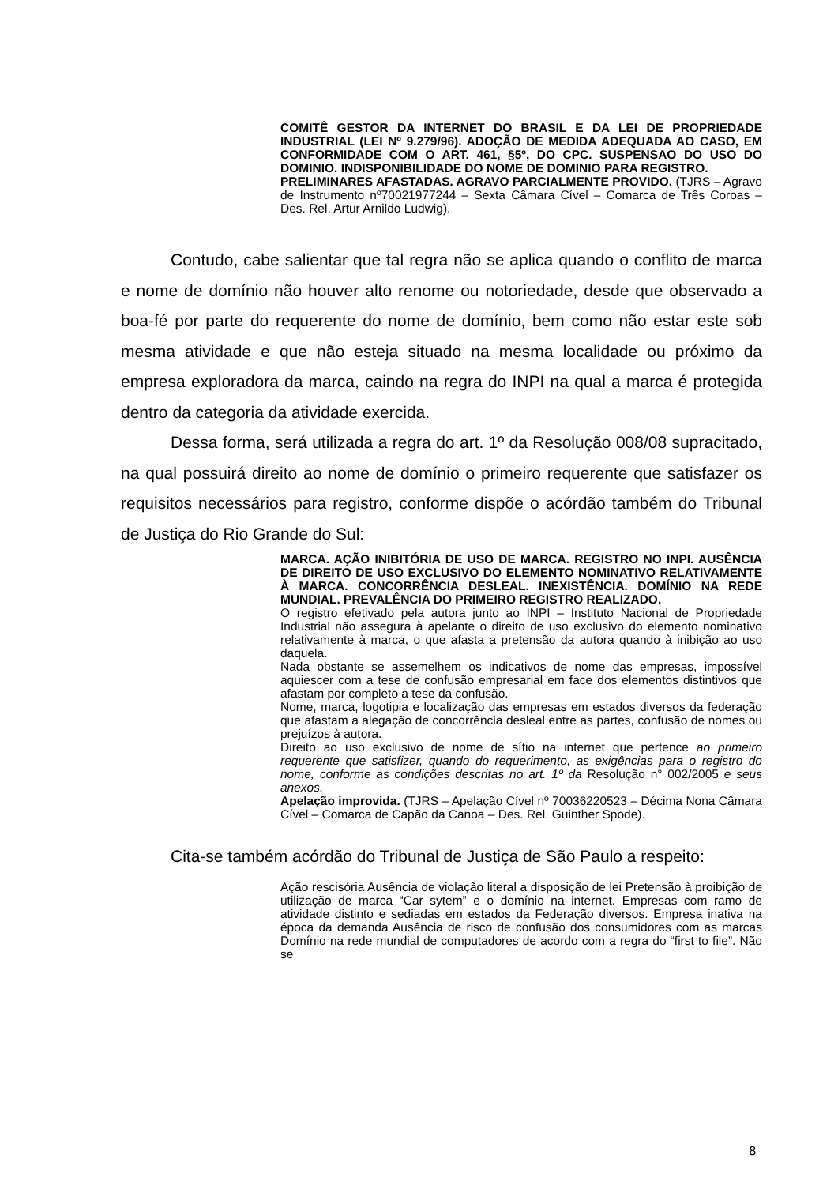COMITÊ GESTOR DA INTERNET DO BRASIL E DA LEI DE PROPRIEDADE INDUSTRIAL (LEI Nº 9.279/96). ADOÇÃO DE MEDIDA ADEQUADA AO CASO, EM CONFORMIDADE COM O ART. 461, §5º, DO CPC. SUSPENSAO DO USO DO DOMINIO. INDISPONIBILIDADE DO NOME DE DOMINIO PARA REGISTRO.
PRELIMINARES AFASTADAS. AGRAVO PARCIALMENTE PROVIDO. (TJRS – Agravo de Instrumento nº70021977244 – Sexta Câmara Cível – Comarca de Três Coroas – Des. Rel. Artur Arnildo Ludwig).
Contudo, cabe salientar que tal regra não se aplica quando o conflito de marca e nome de domínio não houver alto renome ou notoriedade, desde que observado a boa-fé por parte do requerente do nome de domínio, bem como não estar este sob mesma atividade e que não esteja situado na mesma localidade ou próximo da empresa exploradora da marca, caindo na regra do INPI na qual a marca é protegida dentro da categoria da atividade exercida.
Dessa forma, será utilizada a regra do art. 1º da Resolução 008/08 supracitado, na qual possuirá direito ao nome de domínio o primeiro requerente que satisfazer os requisitos necessários para registro, conforme dispõe o acórdão também do Tribunal de Justiça do Rio Grande do Sul:
MARCA. AÇÃO INIBITÓRIA DE USO DE MARCA. REGISTRO NO INPI. AUSÊNCIA DE DIREITO DE USO EXCLUSIVO DO ELEMENTO NOMINATIVO RELATIVAMENTE À MARCA. CONCORRÊNCIA DESLEAL. INEXISTÊNCIA. DOMÍNIO NA REDE MUNDIAL. PREVALÊNCIA DO PRIMEIRO REGISTRO REALIZADO.
O registro efetivado pela autora junto ao INPI – Instituto Nacional de Propriedade Industrial não assegura à apelante o direito de uso exclusivo do elemento nominativo relativamente à marca, o que afasta a pretensão da autora quando à inibição ao uso daquela.
Nada obstante se assemelhem os indicativos de nome das empresas, impossível aquiescer com a tese de confusão empresarial em face dos elementos distintivos que afastam por completo a tese da confusão.
Nome, marca, logotipia e localização das empresas em estados diversos da federação que afastam a alegação de concorrência desleal entre as partes, confusão de nomes ou prejuízos à autora.
Direito ao uso exclusivo de nome de sítio na internet que pertence ao primeiro requerente que satisfizer, quando do requerimento, as exigências para o registro do nome, conforme as condições descritas no art. 1º da Resolução n° 002/2005 e seus anexos.
Apelação improvida. (TJRS – Apelação Cível nº 70036220523 – Décima Nona Câmara Cível – Comarca de Capão da Canoa – Des. Rel. Guinther Spode).
Cita-se também acórdão do Tribunal de Justiça de São Paulo a respeito:
Ação rescisória Ausência de violação literal a disposição de lei Pretensão à proibição de utilização de marca “Car sytem” e o domínio na internet. Empresas com ramo de atividade distinto e sediadas em estados da Federação diversos. Empresa inativa na época da demanda Ausência de risco de confusão dos consumidores com as marcas Domínio na rede mundial de computadores de acordo com a regra do “first to file”. Não se
8